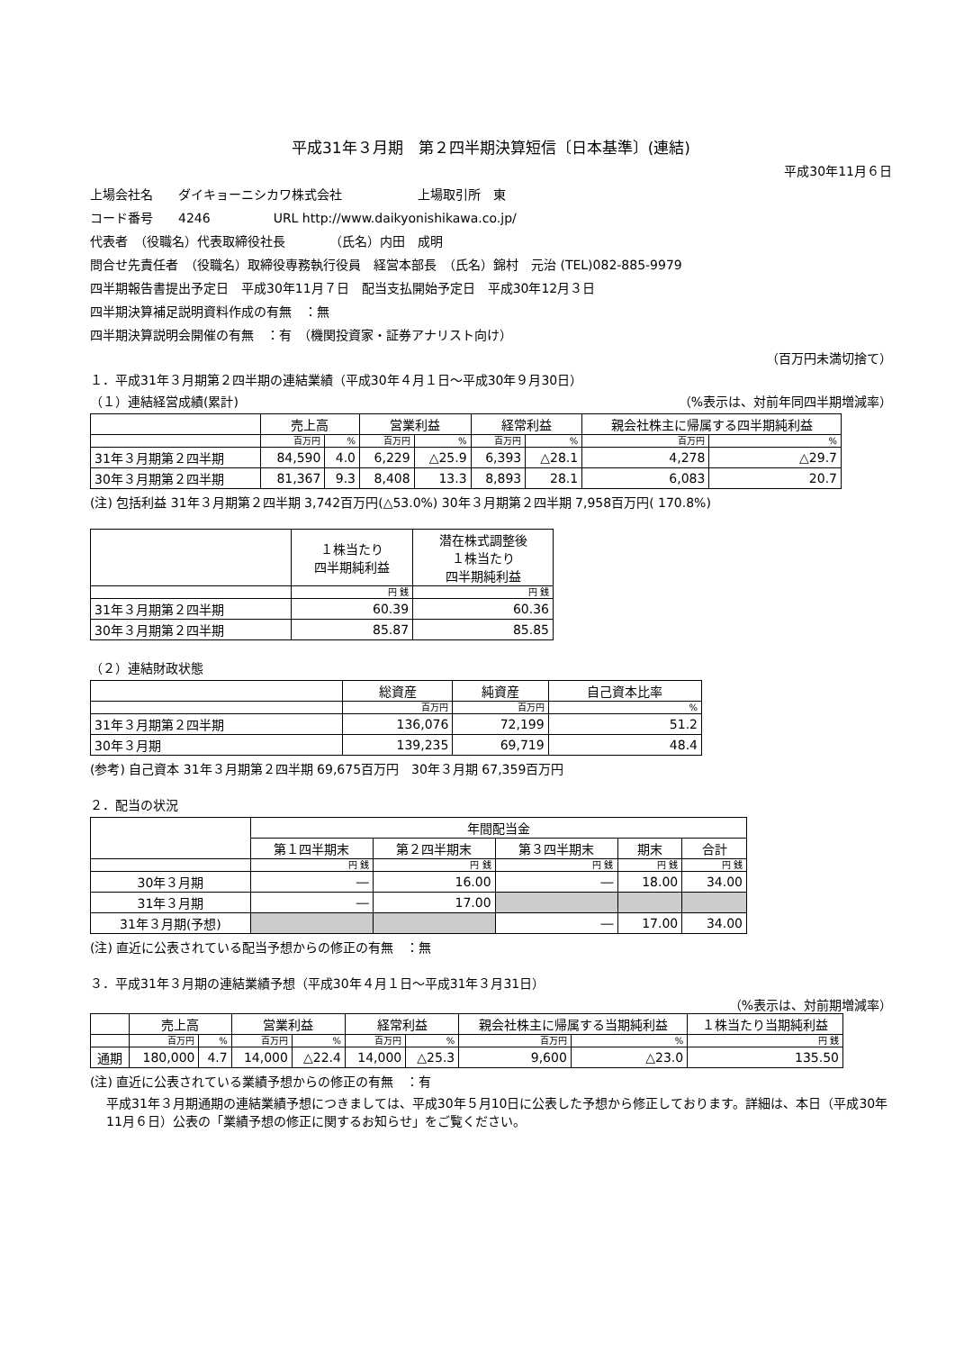平成31年３月期　第２四半期決算短信〔日本基準〕(連結)
平成30年11月６日
上場会社名　　ダイキョーニシカワ株式会社　　　　　　上場取引所　東
コード番号　　4246　　　　　URL http://www.daikyonishikawa.co.jp/
代表者　（役職名）代表取締役社長　　　　（氏名）内田　成明
問合せ先責任者　（役職名）取締役専務執行役員　経営本部長　（氏名）錦村　元治 (TEL)082-885-9979
四半期報告書提出予定日　平成30年11月７日　配当支払開始予定日　平成30年12月３日
四半期決算補足説明資料作成の有無　：無
四半期決算説明会開催の有無　：有　（機関投資家・証券アナリスト向け）
（百万円未満切捨て）
１．平成31年３月期第２四半期の連結業績（平成30年４月１日～平成30年９月30日）
（１）連結経営成績(累計)　（%表示は、対前年同四半期増減率）
| | 売上高 | | 営業利益 | | 経常利益 | | 親会社株主に帰属する四半期純利益 | |
| --- | --- | --- | --- | --- | --- | --- | --- | --- |
| | 百万円 | % | 百万円 | % | 百万円 | % | 百万円 | % |
| 31年３月期第２四半期 | 84,590 | 4.0 | 6,229 | △25.9 | 6,393 | △28.1 | 4,278 | △29.7 |
| 30年３月期第２四半期 | 81,367 | 9.3 | 8,408 | 13.3 | 8,893 | 28.1 | 6,083 | 20.7 |
(注) 包括利益 31年３月期第２四半期 3,742百万円(△53.0%) 30年３月期第２四半期 7,958百万円( 170.8%)
| | １株当たり 四半期純利益 | 潜在株式調整後 １株当たり 四半期純利益 |
| --- | --- | --- |
| | 円 銭 | 円 銭 |
| 31年３月期第２四半期 | 60.39 | 60.36 |
| 30年３月期第２四半期 | 85.87 | 85.85 |
（２）連結財政状態
| | 総資産 | 純資産 | 自己資本比率 |
| --- | --- | --- | --- |
| | 百万円 | 百万円 | % |
| 31年３月期第２四半期 | 136,076 | 72,199 | 51.2 |
| 30年３月期 | 139,235 | 69,719 | 48.4 |
(参考) 自己資本 31年３月期第２四半期 69,675百万円　30年３月期 67,359百万円
２．配当の状況
| | 年間配当金 | | | | |
| --- | --- | --- | --- | --- | --- |
| | 第１四半期末 | 第２四半期末 | 第３四半期末 | 期末 | 合計 |
| | 円 銭 | 円 銭 | 円 銭 | 円 銭 | 円 銭 |
| 30年３月期 | ― | 16.00 | ― | 18.00 | 34.00 |
| 31年３月期 | ― | 17.00 | | | |
| 31年３月期(予想) | | | ― | 17.00 | 34.00 |
(注) 直近に公表されている配当予想からの修正の有無　：無
３．平成31年３月期の連結業績予想（平成30年４月１日～平成31年３月31日）
（%表示は、対前期増減率）
| | 売上高 | | 営業利益 | | 経常利益 | | 親会社株主に帰属する当期純利益 | | １株当たり当期純利益 |
| --- | --- | --- | --- | --- | --- | --- | --- | --- | --- |
| | 百万円 | % | 百万円 | % | 百万円 | % | 百万円 | % | 円 銭 |
| 通期 | 180,000 | 4.7 | 14,000 | △22.4 | 14,000 | △25.3 | 9,600 | △23.0 | 135.50 |
(注) 直近に公表されている業績予想からの修正の有無　：有
平成31年３月期通期の連結業績予想につきましては、平成30年５月10日に公表した予想から修正しております。詳細は、本日（平成30年11月６日）公表の「業績予想の修正に関するお知らせ」をご覧ください。